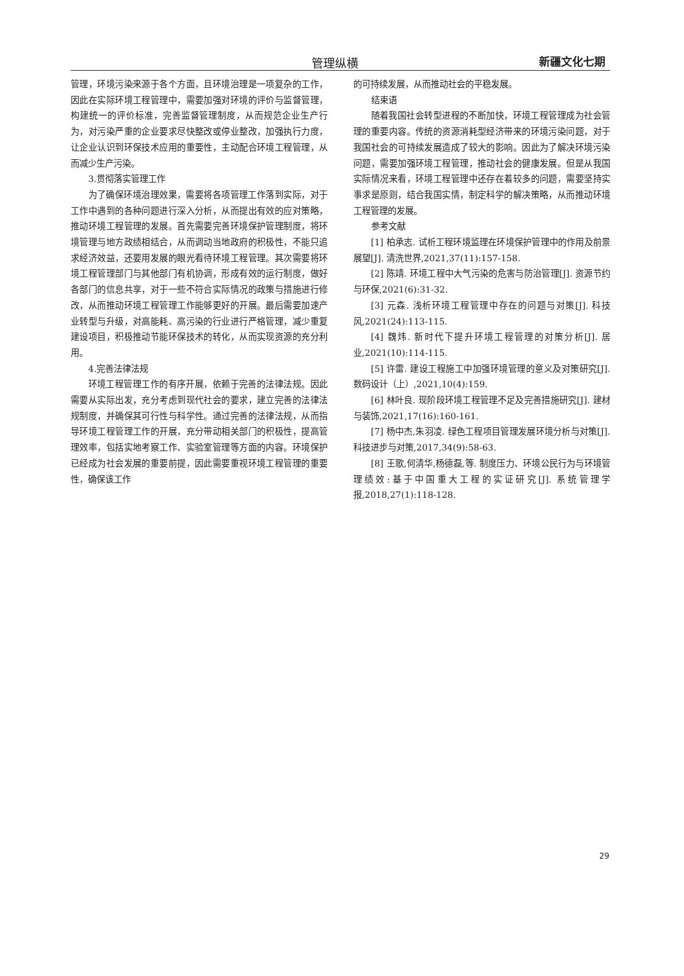管理纵横 新疆文化七期
管理，环境污染来源于各个方面，且环境治理是一项复杂的工作，因此在实际环境工程管理中，需要加强对环境的评价与监督管理，构建统一的评价标准，完善监督管理制度，从而规范企业生产行为，对污染严重的企业要求尽快整改或停业整改，加强执行力度，让企业认识到环保技术应用的重要性，主动配合环境工程管理，从而减少生产污染。
3.贯彻落实管理工作
为了确保环境治理效果，需要将各项管理工作落到实际，对于工作中遇到的各种问题进行深入分析，从而提出有效的应对策略，推动环境工程管理的发展。首先需要完善环境保护管理制度，将环境管理与地方政绩相结合，从而调动当地政府的积极性，不能只追求经济效益，还要用发展的眼光看待环境工程管理。其次需要将环境工程管理部门与其他部门有机协调，形成有效的运行制度，做好各部门的信息共享，对于一些不符合实际情况的政策与措施进行修改，从而推动环境工程管理工作能够更好的开展。最后需要加速产业转型与升级，对高能耗、高污染的行业进行严格管理，减少重复建设项目，积极推动节能环保技术的转化，从而实现资源的充分利用。
4.完善法律法规
环境工程管理工作的有序开展，依赖于完善的法律法规。因此需要从实际出发，充分考虑到现代社会的要求，建立完善的法律法规制度，并确保其可行性与科学性。通过完善的法律法规，从而指导环境工程管理工作的开展，充分带动相关部门的积极性，提高管理效率，包括实地考察工作、实验室管理等方面的内容。环境保护已经成为社会发展的重要前提，因此需要重视环境工程管理的重要性，确保该工作
的可持续发展，从而推动社会的平稳发展。
结束语
随着我国社会转型进程的不断加快，环境工程管理成为社会管理的重要内容。传统的资源消耗型经济带来的环境污染问题，对于我国社会的可持续发展造成了较大的影响。因此为了解决环境污染问题，需要加强环境工程管理，推动社会的健康发展。但是从我国实际情况来看，环境工程管理中还存在着较多的问题，需要坚持实事求是原则，结合我国实情，制定科学的解决策略，从而推动环境工程管理的发展。
参考文献
[1] 柏承志. 试析工程环境监理在环境保护管理中的作用及前景展望[J]. 清洗世界,2021,37(11):157-158.
[2] 陈靖. 环境工程中大气污染的危害与防治管理[J]. 资源节约与环保,2021(6):31-32.
[3] 元森. 浅析环境工程管理中存在的问题与对策[J]. 科技风,2021(24):113-115.
[4] 魏炜. 新时代下提升环境工程管理的对策分析[J]. 居业,2021(10):114-115.
[5] 许雷. 建设工程施工中加强环境管理的意义及对策研究[J]. 数码设计（上）,2021,10(4):159.
[6] 林叶良. 现阶段环境工程管理不足及完善措施研究[J]. 建材与装饰,2021,17(16):160-161.
[7] 杨中杰,朱羽凌. 绿色工程项目管理发展环境分析与对策[J]. 科技进步与对策,2017,34(9):58-63.
[8] 王歌,何清华,杨德磊,等. 制度压力、环境公民行为与环境管理绩效:基于中国重大工程的实证研究[J]. 系统管理学报,2018,27(1):118-128.
29